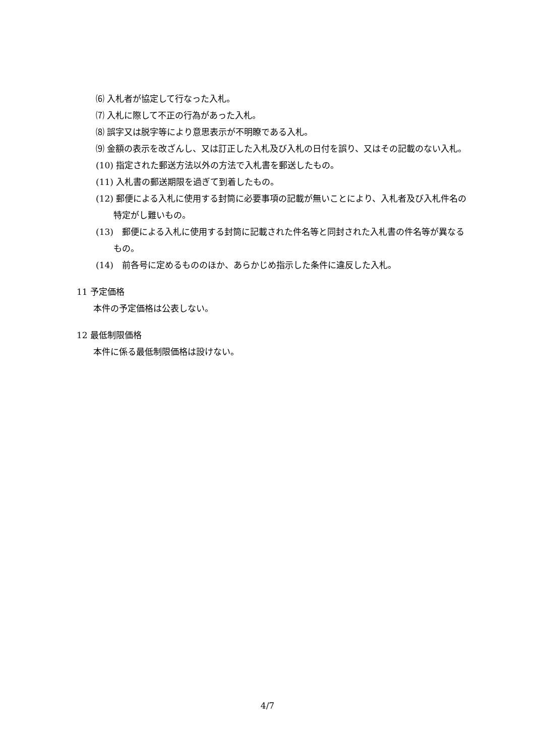⑹ 入札者が協定して行なった入札。
⑺ 入札に際して不正の行為があった入札。
⑻ 誤字又は脱字等により意思表示が不明瞭である入札。
⑼ 金額の表示を改ざんし、又は訂正した入札及び入札の日付を誤り、又はその記載のない入札。
(10) 指定された郵送方法以外の方法で入札書を郵送したもの。
(11) 入札書の郵送期限を過ぎて到着したもの。
(12) 郵便による入札に使用する封筒に必要事項の記載が無いことにより、入札者及び入札件名の特定がし難いもの。
(13)　郵便による入札に使用する封筒に記載された件名等と同封された入札書の件名等が異なるもの。
(14)　前各号に定めるもののほか、あらかじめ指示した条件に違反した入札。
11 予定価格
本件の予定価格は公表しない。
12 最低制限価格
本件に係る最低制限価格は設けない。
4/7